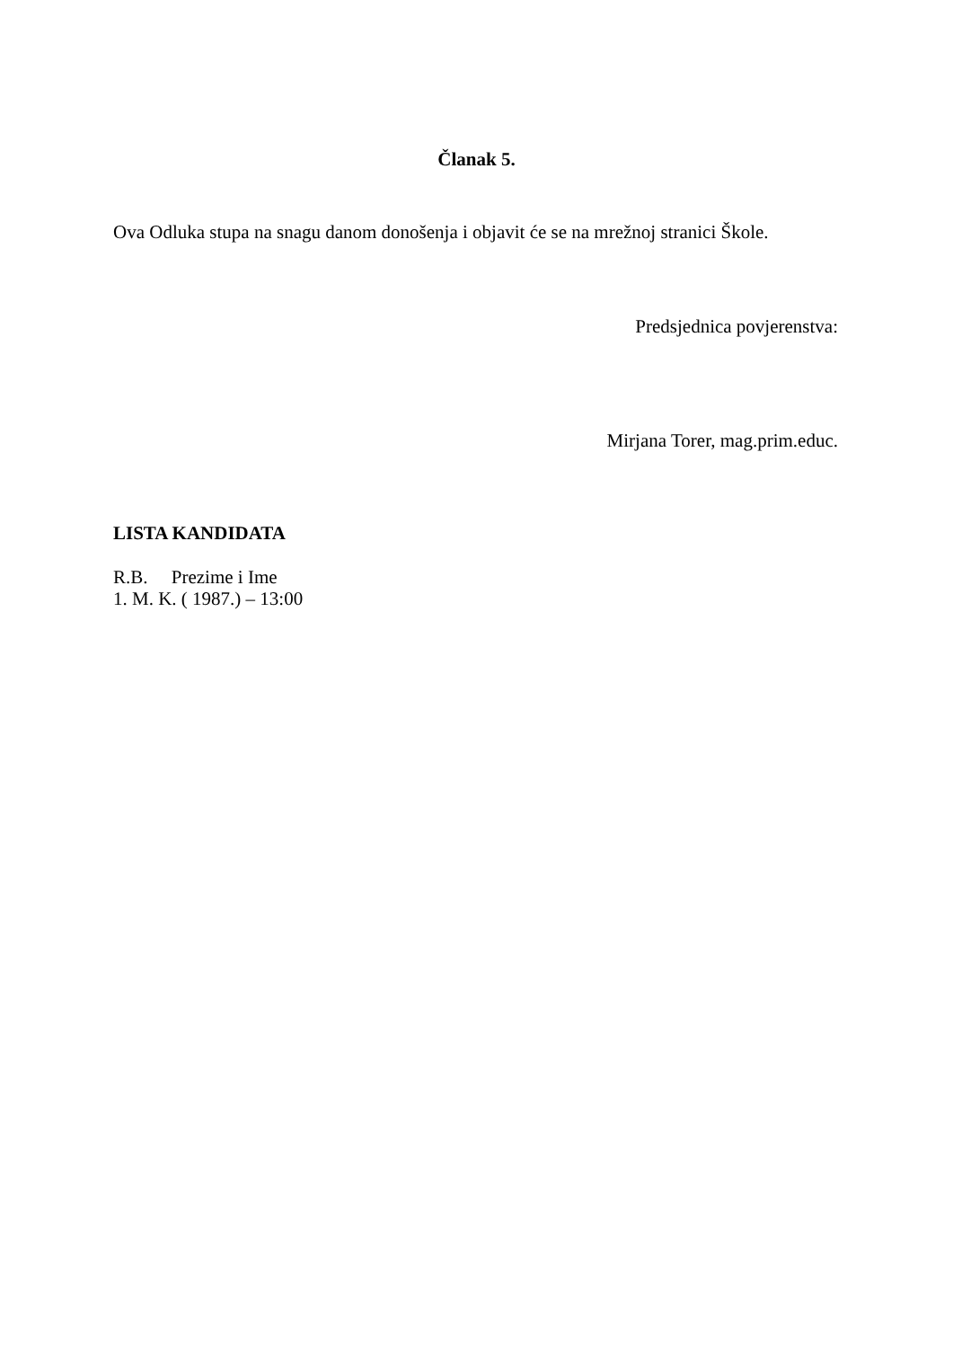Članak 5.
Ova Odluka stupa na snagu danom donošenja i objavit će se na mrežnoj stranici Škole.
Predsjednica povjerenstva:
Mirjana Torer, mag.prim.educ.
LISTA KANDIDATA
R.B. Prezime i Ime
1. M. K. ( 1987.) – 13:00